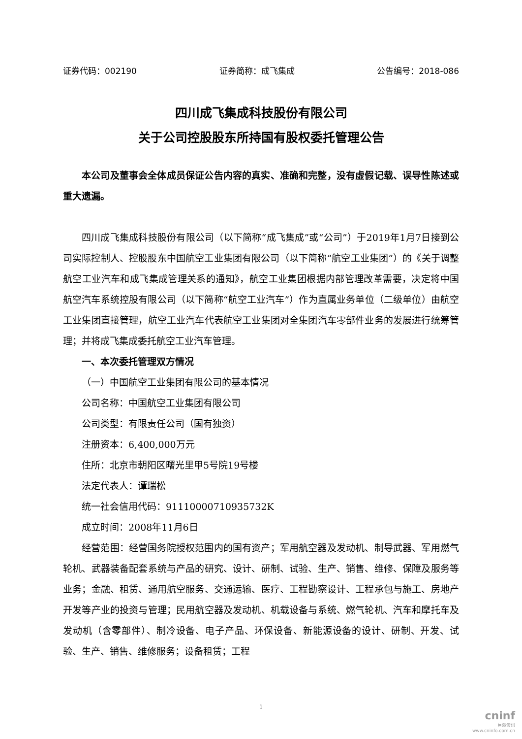证券代码：002190 证券简称：成飞集成 公告编号：2018-086
四川成飞集成科技股份有限公司
关于公司控股股东所持国有股权委托管理公告
本公司及董事会全体成员保证公告内容的真实、准确和完整，没有虚假记载、误导性陈述或重大遗漏。
四川成飞集成科技股份有限公司（以下简称“成飞集成”或“公司”）于2019年1月7日接到公司实际控制人、控股股东中国航空工业集团有限公司（以下简称“航空工业集团”）的《关于调整航空工业汽车和成飞集成管理关系的通知》，航空工业集团根据内部管理改革需要，决定将中国航空汽车系统控股有限公司（以下简称“航空工业汽车”）作为直属业务单位（二级单位）由航空工业集团直接管理，航空工业汽车代表航空工业集团对全集团汽车零部件业务的发展进行统筹管理；并将成飞集成委托航空工业汽车管理。
一、本次委托管理双方情况
（一）中国航空工业集团有限公司的基本情况
公司名称：中国航空工业集团有限公司
公司类型：有限责任公司（国有独资）
注册资本：6,400,000万元
住所：北京市朝阳区曙光里甲5号院19号楼
法定代表人：谭瑞松
统一社会信用代码：91110000710935732K
成立时间：2008年11月6日
经营范围：经营国务院授权范围内的国有资产；军用航空器及发动机、制导武器、军用燃气轮机、武器装备配套系统与产品的研究、设计、研制、试验、生产、销售、维修、保障及服务等业务；金融、租赁、通用航空服务、交通运输、医疗、工程勘察设计、工程承包与施工、房地产开发等产业的投资与管理；民用航空器及发动机、机载设备与系统、燃气轮机、汽车和摩托车及发动机（含零部件）、制冷设备、电子产品、环保设备、新能源设备的设计、研制、开发、试验、生产、销售、维修服务；设备租赁；工程
1
cninf
巨潮资讯
www.cninfo.com.cn